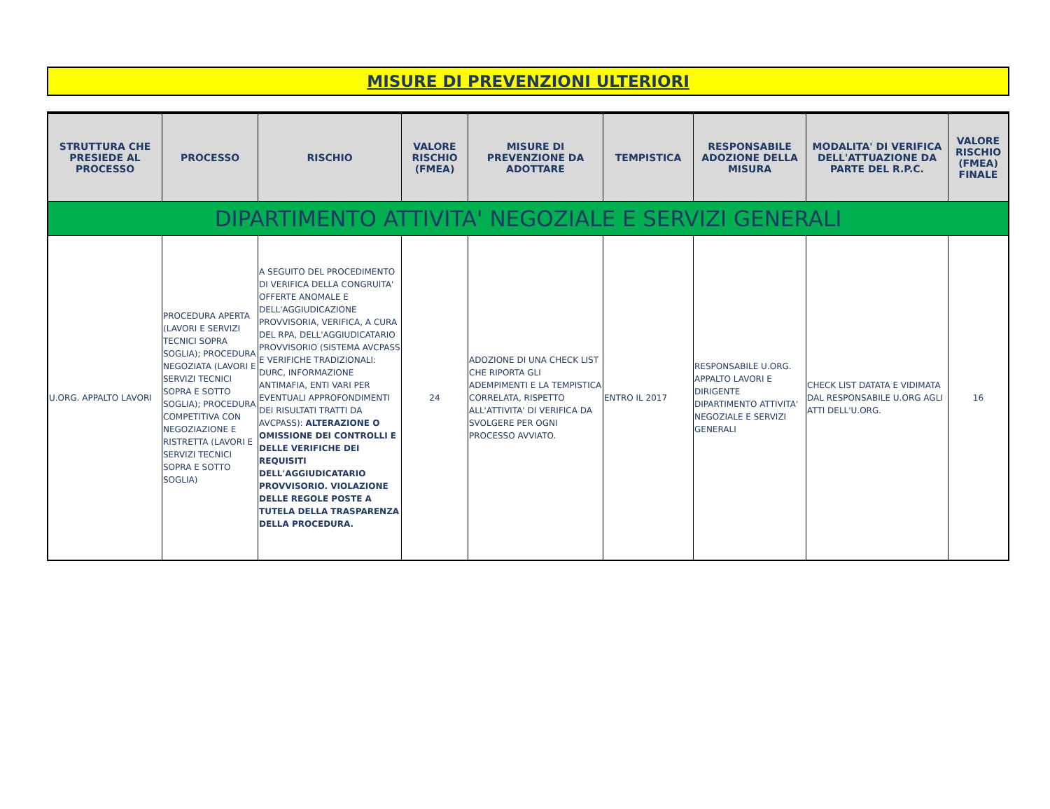MISURE DI PREVENZIONI ULTERIORI
| STRUTTURA CHE PRESIEDE AL PROCESSO | PROCESSO | RISCHIO | VALORE RISCHIO (FMEA) | MISURE DI PREVENZIONE DA ADOTTARE | TEMPISTICA | RESPONSABILE ADOZIONE DELLA MISURA | MODALITA' DI VERIFICA DELL'ATTUAZIONE DA PARTE DEL R.P.C. | VALORE RISCHIO (FMEA) FINALE |
| --- | --- | --- | --- | --- | --- | --- | --- | --- |
| DIPARTIMENTO ATTIVITA' NEGOZIALE E SERVIZI GENERALI | | | | | | | | |
| U.ORG. APPALTO LAVORI | PROCEDURA APERTA (LAVORI E SERVIZI TECNICI SOPRA SOGLIA); PROCEDURA NEGOZIATA (LAVORI E SERVIZI TECNICI SOPRA E SOTTO SOGLIA); PROCEDURA COMPETITIVA CON NEGOZIAZIONE E RISTRETTA (LAVORI E SERVIZI TECNICI SOPRA E SOTTO SOGLIA) | A SEGUITO DEL PROCEDIMENTO DI VERIFICA DELLA CONGRUITA' OFFERTE ANOMALE E DELL'AGGIUDICAZIONE PROVVISORIA, VERIFICA, A CURA DEL RPA, DELL'AGGIUDICATARIO PROVVISORIO (SISTEMA AVCPASS E VERIFICHE TRADIZIONALI: DURC, INFORMAZIONE ANTIMAFIA, ENTI VARI PER EVENTUALI APPROFONDIMENTI DEI RISULTATI TRATTI DA AVCPASS): ALTERAZIONE O OMISSIONE DEI CONTROLLI E DELLE VERIFICHE DEI REQUISITI DELL'AGGIUDICATARIO PROVVISORIO. VIOLAZIONE DELLE REGOLE POSTE A TUTELA DELLA TRASPARENZA DELLA PROCEDURA. | 24 | ADOZIONE DI UNA CHECK LIST CHE RIPORTA GLI ADEMPIMENTI E LA TEMPISTICA CORRELATA, RISPETTO ALL'ATTIVITA' DI VERIFICA DA SVOLGERE PER OGNI PROCESSO AVVIATO. | ENTRO IL 2017 | RESPONSABILE U.ORG. APPALTO LAVORI E DIRIGENTE DIPARTIMENTO ATTIVITA' NEGOZIALE E SERVIZI GENERALI | CHECK LIST DATATA E VIDIMATA DAL RESPONSABILE U.ORG AGLI ATTI DELL'U.ORG. | 16 |